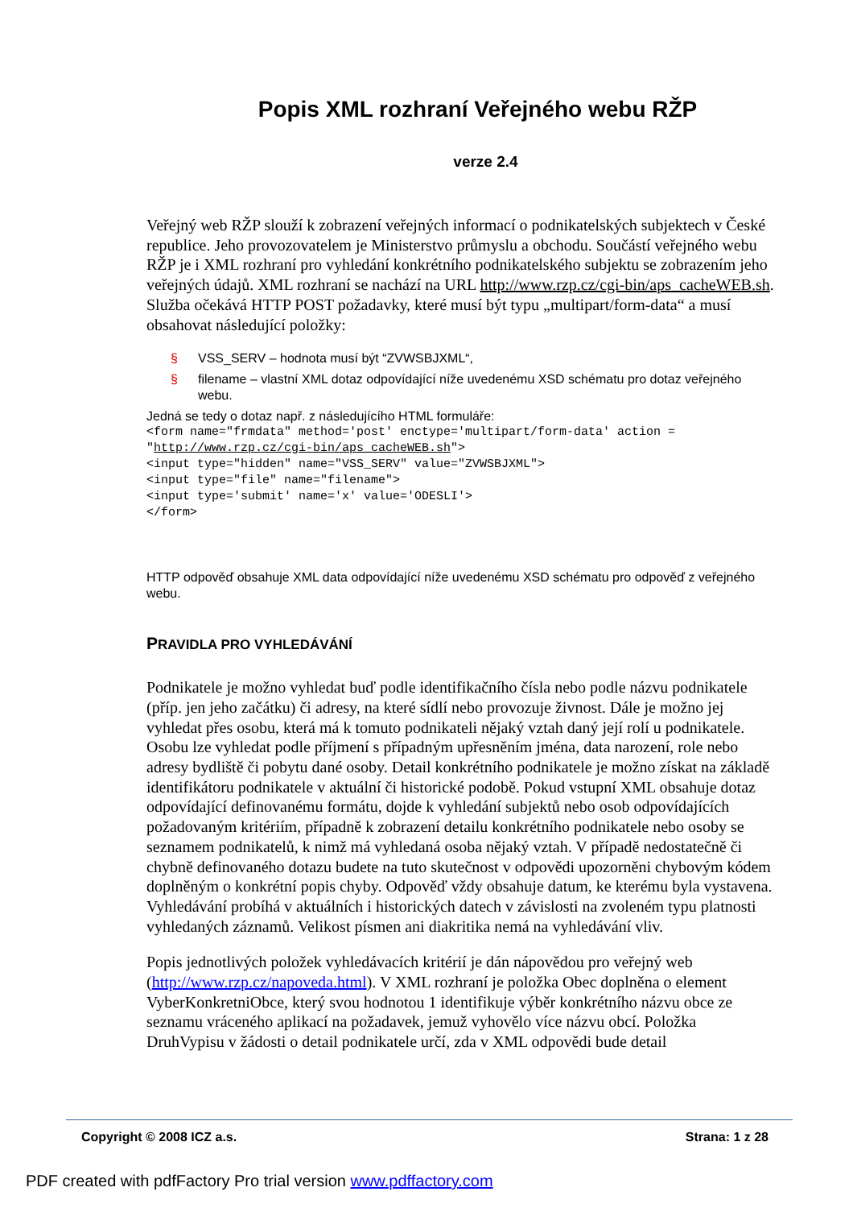Popis XML rozhraní Veřejného webu RŽP
verze 2.4
Veřejný web RŽP slouží k zobrazení veřejných informací o podnikatelských subjektech v České republice. Jeho provozovatelem je Ministerstvo průmyslu a obchodu. Součástí veřejného webu RŽP je i XML rozhraní pro vyhledání konkrétního podnikatelského subjektu se zobrazením jeho veřejných údajů. XML rozhraní se nachází na URL http://www.rzp.cz/cgi-bin/aps_cacheWEB.sh. Služba očekává HTTP POST požadavky, které musí být typu „multipart/form-data“ a musí obsahovat následující položky:
§ VSS_SERV – hodnota musí být “ZVWSBJXML“,
§ filename – vlastní XML dotaz odpovídající níže uvedenému XSD schématu pro dotaz veřejného webu.
Jedná se tedy o dotaz např. z následujícího HTML formuláře:
<form name="frmdata" method='post' enctype='multipart/form-data' action = "http://www.rzp.cz/cgi-bin/aps_cacheWEB.sh">
<input type="hidden" name="VSS_SERV" value="ZVWSBJXML">
<input type="file" name="filename">
<input type='submit' name='x' value='ODESLI'>
</form>
HTTP odpověď obsahuje XML data odpovídající níže uvedenému XSD schématu pro odpověď z veřejného webu.
PRAVIDLA PRO VYHLEDÁVÁNÍ
Podnikatele je možno vyhledat buď podle identifikačního čísla nebo podle názvu podnikatele (příp. jen jeho začátku) či adresy, na které sídlí nebo provozuje živnost. Dále je možno jej vyhledat přes osobu, která má k tomuto podnikateli nějaký vztah daný její rolí u podnikatele. Osobu lze vyhledat podle příjmení s případným upřesněním jména, data narození, role nebo adresy bydliště či pobytu dané osoby. Detail konkrétního podnikatele je možno získat na základě identifikátoru podnikatele v aktuální či historické podobě. Pokud vstupní XML obsahuje dotaz odpovídající definovanému formátu, dojde k vyhledání subjektů nebo osob odpovídajících požadovaným kritériím, případně k zobrazení detailu konkrétního podnikatele nebo osoby se seznamem podnikatelů, k nimž má vyhledaná osoba nějaký vztah. V případě nedostatečně či chybně definovaného dotazu budete na tuto skutečnost v odpovědi upozorněni chybovým kódem doplněným o konkrétní popis chyby. Odpověď vždy obsahuje datum, ke kterému byla vystavena. Vyhledávání probíhá v aktuálních i historických datech v závislosti na zvoleném typu platnosti vyhledaných záznamů. Velikost písmen ani diakritika nemá na vyhledávání vliv.
Popis jednotlivých položek vyhledávacích kritérií je dán nápovědou pro veřejný web (http://www.rzp.cz/napoveda.html). V XML rozhraní je položka Obec doplněna o element VyberKonkretniObce, který svou hodnotou 1 identifikuje výběr konkrétního názvu obce ze seznamu vráceného aplikací na požadavek, jemuž vyhovělo více názvu obcí. Položka DruhVypisu v žádosti o detail podnikatele určí, zda v XML odpovědi bude detail
Copyright © 2008 ICZ a.s. Strana: 1 z 28
PDF created with pdfFactory Pro trial version www.pdffactory.com